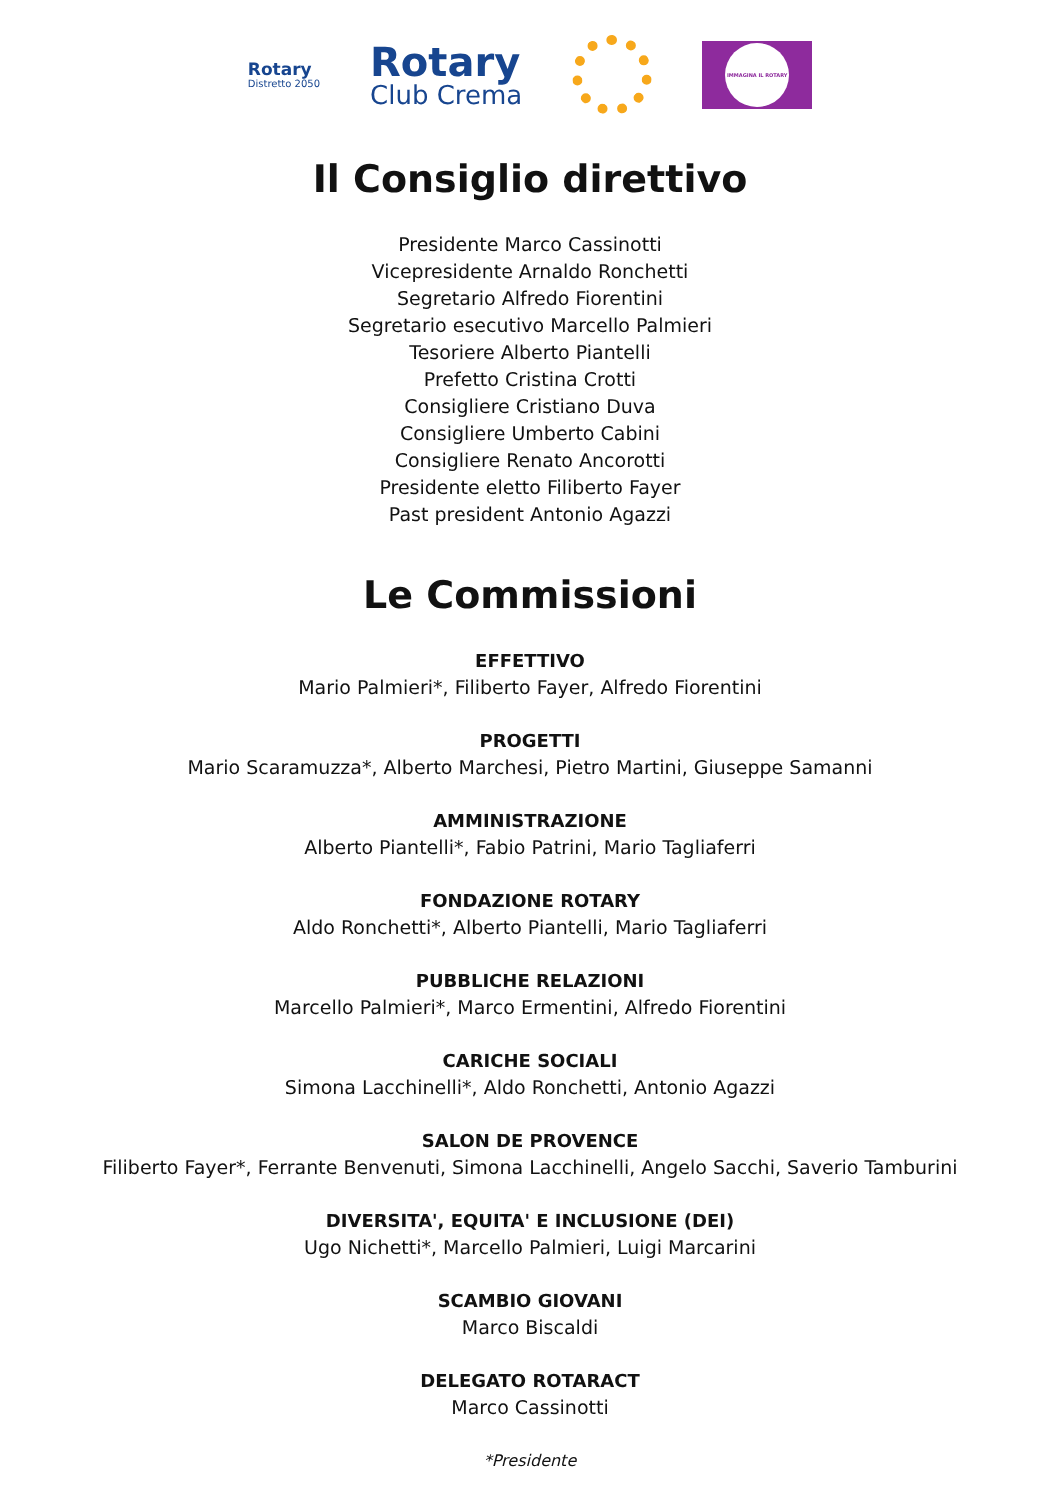Rotary
Distretto 2050
Rotary
Club Crema
IMMAGINA IL ROTARY
Il Consiglio direttivo
Presidente Marco Cassinotti
Vicepresidente Arnaldo Ronchetti
Segretario Alfredo Fiorentini
Segretario esecutivo Marcello Palmieri
Tesoriere Alberto Piantelli
Prefetto Cristina Crotti
Consigliere Cristiano Duva
Consigliere Umberto Cabini
Consigliere Renato Ancorotti
Presidente eletto Filiberto Fayer
Past president Antonio Agazzi
Le Commissioni
EFFETTIVO
Mario Palmieri*, Filiberto Fayer, Alfredo Fiorentini
PROGETTI
Mario Scaramuzza*, Alberto Marchesi, Pietro Martini, Giuseppe Samanni
AMMINISTRAZIONE
Alberto Piantelli*, Fabio Patrini, Mario Tagliaferri
FONDAZIONE ROTARY
Aldo Ronchetti*, Alberto Piantelli, Mario Tagliaferri
PUBBLICHE RELAZIONI
Marcello Palmieri*, Marco Ermentini, Alfredo Fiorentini
CARICHE SOCIALI
Simona Lacchinelli*, Aldo Ronchetti, Antonio Agazzi
SALON DE PROVENCE
Filiberto Fayer*, Ferrante Benvenuti, Simona Lacchinelli, Angelo Sacchi, Saverio Tamburini
DIVERSITA', EQUITA' E INCLUSIONE (DEI)
Ugo Nichetti*, Marcello Palmieri, Luigi Marcarini
SCAMBIO GIOVANI
Marco Biscaldi
DELEGATO ROTARACT
Marco Cassinotti
*Presidente